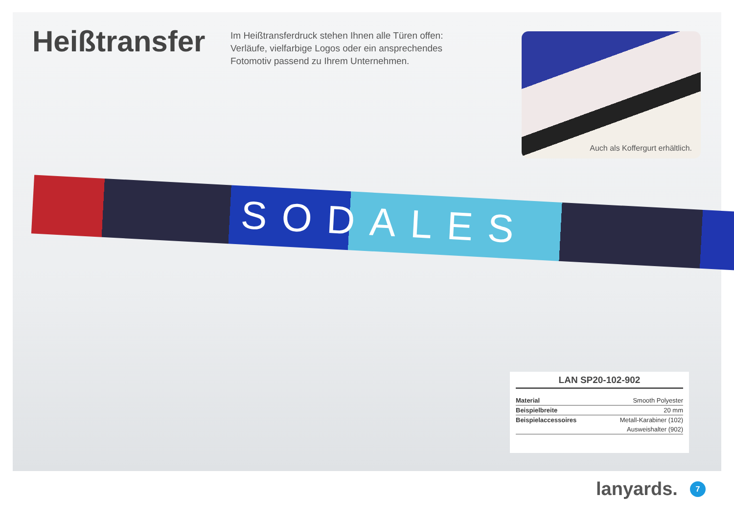SODALES
Heißtransfer
Im Heißtransferdruck stehen Ihnen alle Türen offen: Verläufe, vielfarbige Logos oder ein ansprechendes Fotomotiv passend zu Ihrem Unternehmen.
Auch als Koffergurt erhältlich.
LAN SP20-102-902
| Material | Smooth Polyester |
| Beispielbreite | 20 mm |
| Beispielaccessoires | Metall-Karabiner (102) |
| | Ausweishalter (902) |
lanyards. 7